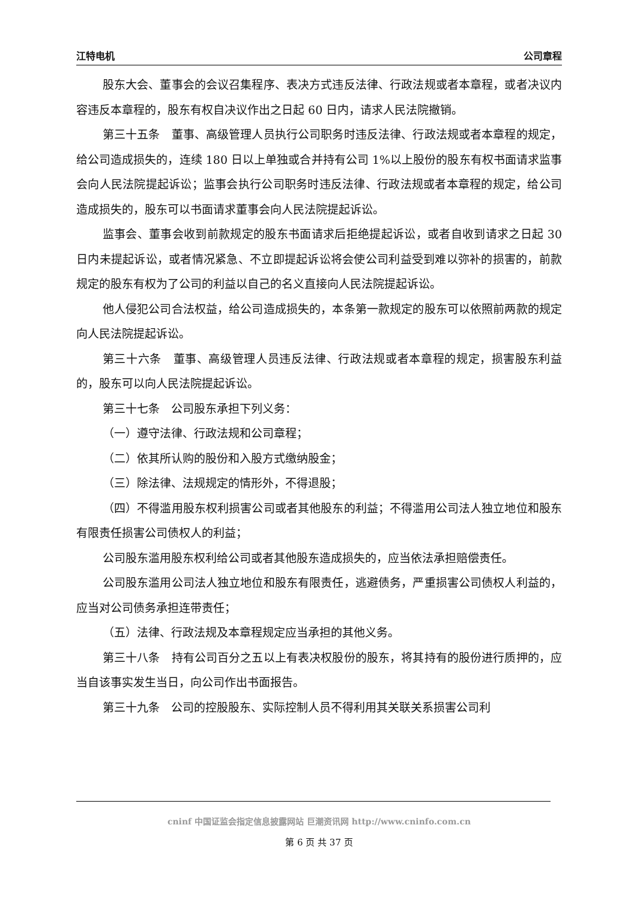江特电机 公司章程
股东大会、董事会的会议召集程序、表决方式违反法律、行政法规或者本章程，或者决议内容违反本章程的，股东有权自决议作出之日起 60 日内，请求人民法院撤销。
第三十五条　董事、高级管理人员执行公司职务时违反法律、行政法规或者本章程的规定，给公司造成损失的，连续 180 日以上单独或合并持有公司 1%以上股份的股东有权书面请求监事会向人民法院提起诉讼；监事会执行公司职务时违反法律、行政法规或者本章程的规定，给公司造成损失的，股东可以书面请求董事会向人民法院提起诉讼。
监事会、董事会收到前款规定的股东书面请求后拒绝提起诉讼，或者自收到请求之日起 30 日内未提起诉讼，或者情况紧急、不立即提起诉讼将会使公司利益受到难以弥补的损害的，前款规定的股东有权为了公司的利益以自己的名义直接向人民法院提起诉讼。
他人侵犯公司合法权益，给公司造成损失的，本条第一款规定的股东可以依照前两款的规定向人民法院提起诉讼。
第三十六条　董事、高级管理人员违反法律、行政法规或者本章程的规定，损害股东利益的，股东可以向人民法院提起诉讼。
第三十七条　公司股东承担下列义务：
（一）遵守法律、行政法规和公司章程；
（二）依其所认购的股份和入股方式缴纳股金；
（三）除法律、法规规定的情形外，不得退股；
（四）不得滥用股东权利损害公司或者其他股东的利益；不得滥用公司法人独立地位和股东有限责任损害公司债权人的利益；
公司股东滥用股东权利给公司或者其他股东造成损失的，应当依法承担赔偿责任。
公司股东滥用公司法人独立地位和股东有限责任，逃避债务，严重损害公司债权人利益的，应当对公司债务承担连带责任；
（五）法律、行政法规及本章程规定应当承担的其他义务。
第三十八条　持有公司百分之五以上有表决权股份的股东，将其持有的股份进行质押的，应当自该事实发生当日，向公司作出书面报告。
第三十九条　公司的控股股东、实际控制人员不得利用其关联关系损害公司利
cninf 中国证监会指定信息披露网站 巨潮资讯网 http://www.cninfo.com.cn
第 6 页 共 37 页